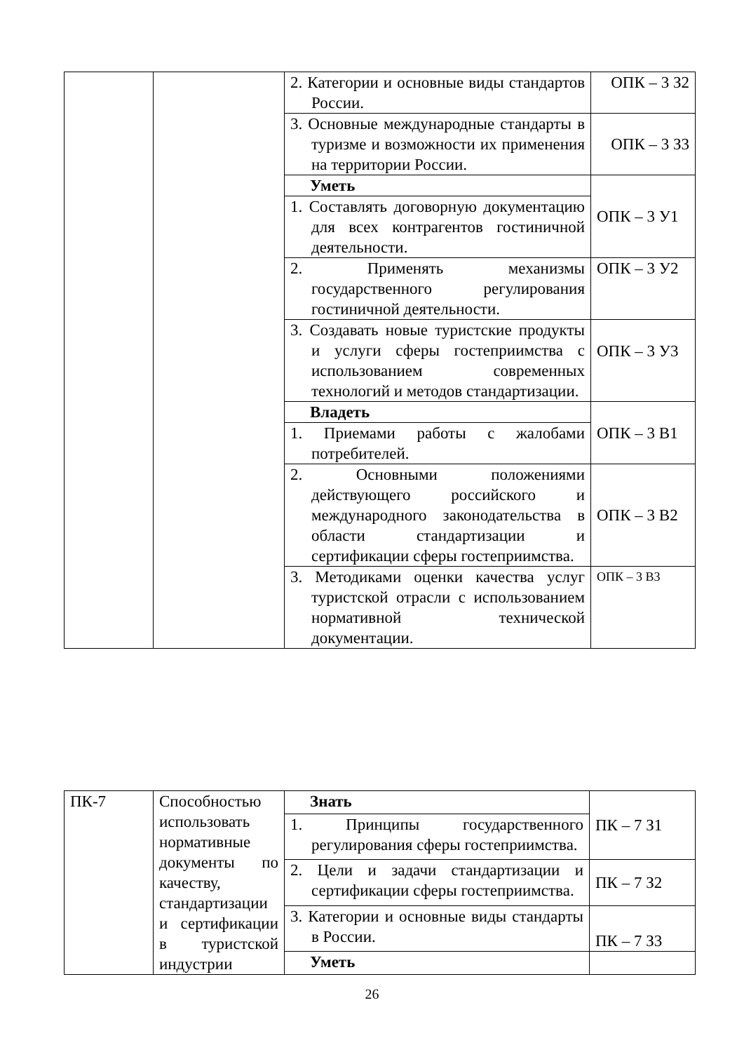| | | 2. Категории и основные виды стандартов России. | ОПК – 3 З2 |
| | | 3. Основные международные стандарты в туризме и возможности их применения на территории России. | ОПК – 3 З3 |
| | | Уметь | ОПК – 3 У1 |
| | | 1. Составлять договорную документацию для всех контрагентов гостиничной деятельности. | |
| | | 2. Применять механизмы государственного регулирования гостиничной деятельности. | ОПК – 3 У2 |
| | | 3. Создавать новые туристские продукты и услуги сферы гостеприимства с использованием современных технологий и методов стандартизации. | ОПК – 3 У3 |
| | | Владеть | ОПК – 3 В1 |
| | | 1. Приемами работы с жалобами потребителей. | |
| | | 2. Основными положениями действующего российского и международного законодательства в области стандартизации и сертификации сферы гостеприимства. | ОПК – 3 В2 |
| | | 3. Методиками оценки качества услуг туристской отрасли с использованием нормативной технической документации. | ОПК – 3 В3 |
| ПК-7 | Способностью использовать нормативные документы по качеству, стандартизации и сертификации в туристской индустрии | Знать | ПК – 7 З1 |
| | | 1. Принципы государственного регулирования сферы гостеприимства. | |
| | | 2. Цели и задачи стандартизации и сертификации сферы гостеприимства. | ПК – 7 З2 |
| | | 3. Категории и основные виды стандарты в России. | ПК – 7 З3 |
| | | Уметь | |
26